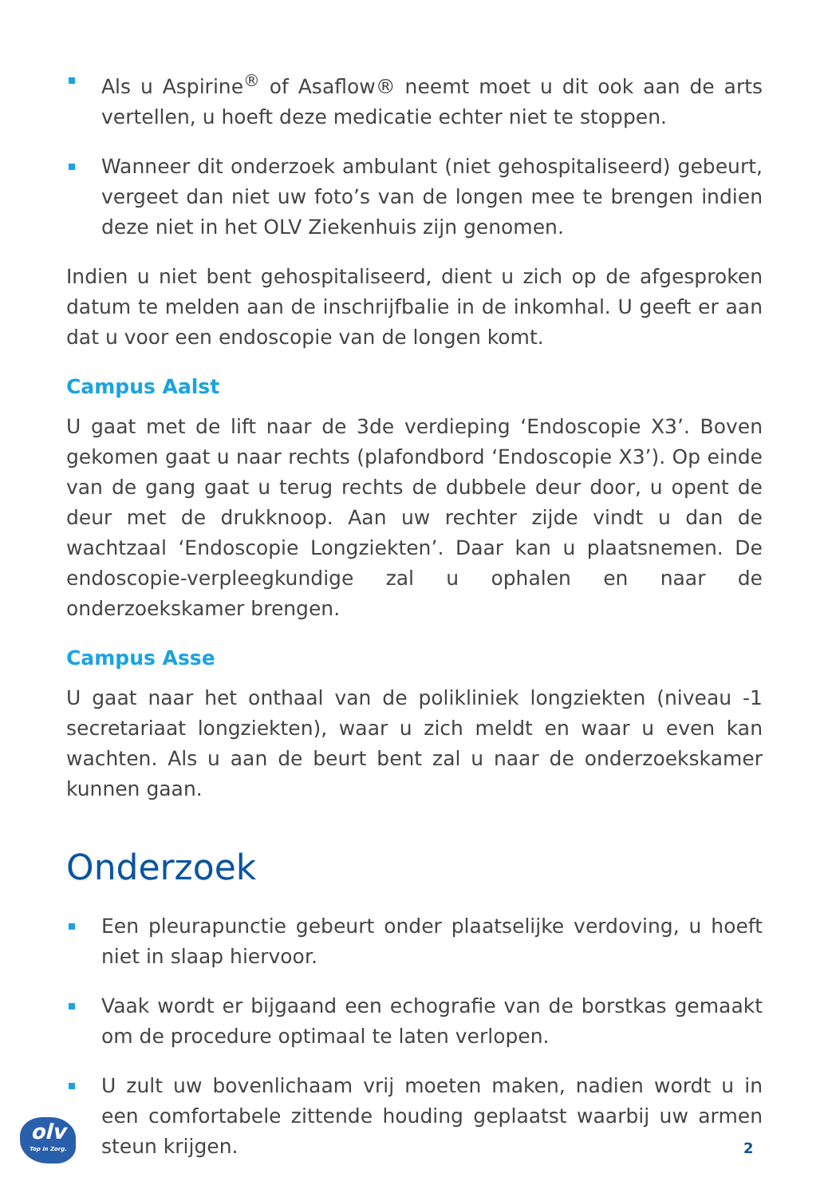Als u Aspirine<sup>®</sup> of Asaflow® neemt moet u dit ook aan de arts vertellen, u hoeft deze medicatie echter niet te stoppen.
Wanneer dit onderzoek ambulant (niet gehospitaliseerd) gebeurt, vergeet dan niet uw foto’s van de longen mee te brengen indien deze niet in het OLV Ziekenhuis zijn genomen.
Indien u niet bent gehospitaliseerd, dient u zich op de afgesproken datum te melden aan de inschrijfbalie in de inkomhal. U geeft er aan dat u voor een endoscopie van de longen komt.
Campus Aalst
U gaat met de lift naar de 3de verdieping ‘Endoscopie X3’. Boven gekomen gaat u naar rechts (plafondbord ‘Endoscopie X3’). Op einde van de gang gaat u terug rechts de dubbele deur door, u opent de deur met de drukknoop. Aan uw rechter zijde vindt u dan de wachtzaal ‘Endoscopie Longziekten’. Daar kan u plaatsnemen. De endoscopie-verpleegkundige zal u ophalen en naar de onderzoekskamer brengen.
Campus Asse
U gaat naar het onthaal van de polikliniek longziekten (niveau -1 secretariaat longziekten), waar u zich meldt en waar u even kan wachten. Als u aan de beurt bent zal u naar de onderzoekskamer kunnen gaan.
Onderzoek
Een pleurapunctie gebeurt onder plaatselijke verdoving, u hoeft niet in slaap hiervoor.
Vaak wordt er bijgaand een echografie van de borstkas gemaakt om de procedure optimaal te laten verlopen.
U zult uw bovenlichaam vrij moeten maken, nadien wordt u in een comfortabele zittende houding geplaatst waarbij uw armen steun krijgen.
olv
Top in Zorg.
2